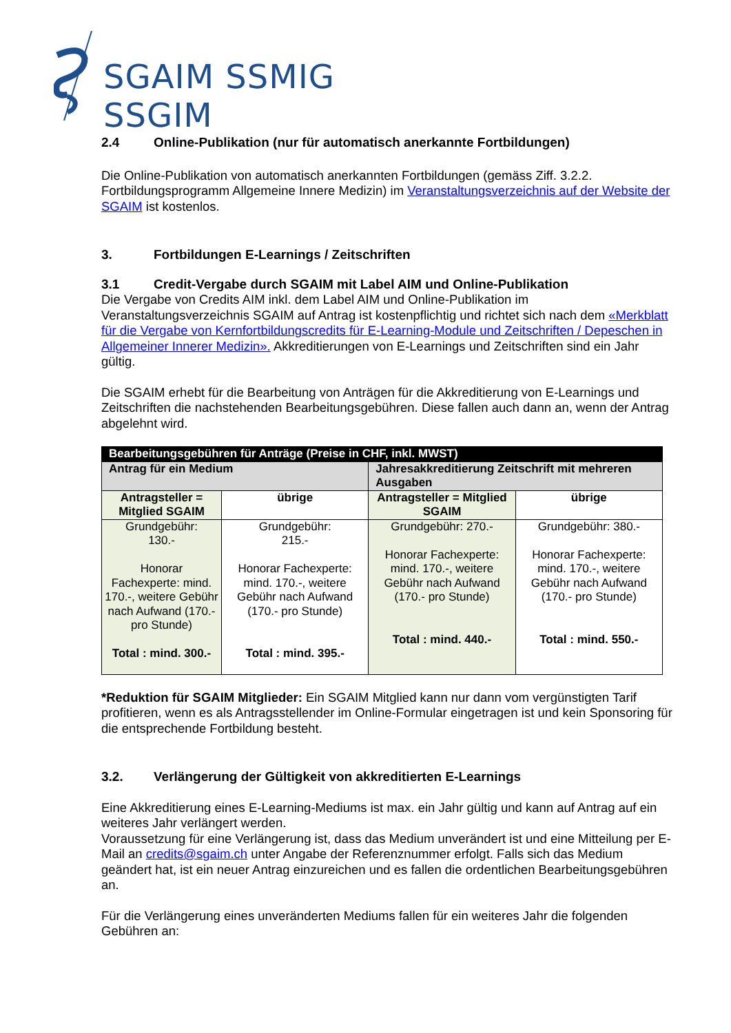SGAIM SSMIG SSGIM
2.4 Online-Publikation (nur für automatisch anerkannte Fortbildungen)
Die Online-Publikation von automatisch anerkannten Fortbildungen (gemäss Ziff. 3.2.2. Fortbildungsprogramm Allgemeine Innere Medizin) im Veranstaltungsverzeichnis auf der Website der SGAIM ist kostenlos.
3. Fortbildungen E-Learnings / Zeitschriften
3.1 Credit-Vergabe durch SGAIM mit Label AIM und Online-Publikation
Die Vergabe von Credits AIM inkl. dem Label AIM und Online-Publikation im Veranstaltungsverzeichnis SGAIM auf Antrag ist kostenpflichtig und richtet sich nach dem «Merkblatt für die Vergabe von Kernfortbildungscredits für E-Learning-Module und Zeitschriften / Depeschen in Allgemeiner Innerer Medizin». Akkreditierungen von E-Learnings und Zeitschriften sind ein Jahr gültig.
Die SGAIM erhebt für die Bearbeitung von Anträgen für die Akkreditierung von E-Learnings und Zeitschriften die nachstehenden Bearbeitungsgebühren. Diese fallen auch dann an, wenn der Antrag abgelehnt wird.
| Bearbeitungsgebühren für Anträge (Preise in CHF, inkl. MWST) | | | |
| --- | --- | --- | --- |
| Antrag für ein Medium | | Jahresakkreditierung Zeitschrift mit mehreren Ausgaben | |
| Antragsteller = Mitglied SGAIM | übrige | Antragsteller = Mitglied SGAIM | übrige |
| Grundgebühr: 130.- Honorar Fachexperte: mind. 170.-, weitere Gebühr nach Aufwand (170.- pro Stunde) Total : mind. 300.- | Grundgebühr: 215.- Honorar Fachexperte: mind. 170.-, weitere Gebühr nach Aufwand (170.- pro Stunde) Total : mind. 395.- | Grundgebühr: 270.- Honorar Fachexperte: mind. 170.-, weitere Gebühr nach Aufwand (170.- pro Stunde) Total : mind. 440.- | Grundgebühr: 380.- Honorar Fachexperte: mind. 170.-, weitere Gebühr nach Aufwand (170.- pro Stunde) Total : mind. 550.- |
*Reduktion für SGAIM Mitglieder: Ein SGAIM Mitglied kann nur dann vom vergünstigten Tarif profitieren, wenn es als Antragsstellender im Online-Formular eingetragen ist und kein Sponsoring für die entsprechende Fortbildung besteht.
3.2. Verlängerung der Gültigkeit von akkreditierten E-Learnings
Eine Akkreditierung eines E-Learning-Mediums ist max. ein Jahr gültig und kann auf Antrag auf ein weiteres Jahr verlängert werden.
Voraussetzung für eine Verlängerung ist, dass das Medium unverändert ist und eine Mitteilung per E-Mail an credits@sgaim.ch unter Angabe der Referenznummer erfolgt. Falls sich das Medium geändert hat, ist ein neuer Antrag einzureichen und es fallen die ordentlichen Bearbeitungsgebühren an.
Für die Verlängerung eines unveränderten Mediums fallen für ein weiteres Jahr die folgenden Gebühren an: